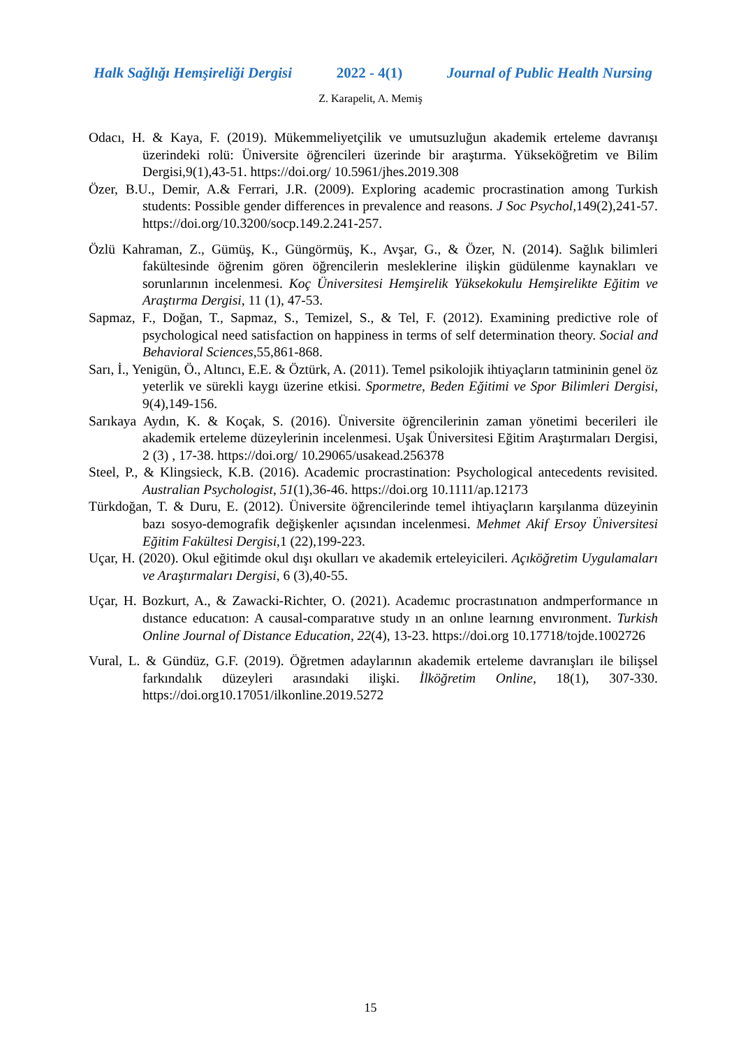Halk Sağlığı Hemşireliği Dergisi 2022 - 4(1) Journal of Public Health Nursing
Z. Karapelit, A. Memiş
Odacı, H. & Kaya, F. (2019). Mükemmeliyetçilik ve umutsuzluğun akademik erteleme davranışı üzerindeki rolü: Üniversite öğrencileri üzerinde bir araştırma. Yükseköğretim ve Bilim Dergisi,9(1),43-51. https://doi.org/ 10.5961/jhes.2019.308
Özer, B.U., Demir, A.& Ferrari, J.R. (2009). Exploring academic procrastination among Turkish students: Possible gender differences in prevalence and reasons. J Soc Psychol, 149(2),241-57. https://doi.org/10.3200/socp.149.2.241-257.
Özlü Kahraman, Z., Gümüş, K., Güngörmüş, K., Avşar, G., & Özer, N. (2014). Sağlık bilimleri fakültesinde öğrenim gören öğrencilerin mesleklerine ilişkin güdülenme kaynakları ve sorunlarının incelenmesi. Koç Üniversitesi Hemşirelik Yüksekokulu Hemşirelikte Eğitim ve Araştırma Dergisi, 11 (1), 47-53.
Sapmaz, F., Doğan, T., Sapmaz, S., Temizel, S., & Tel, F. (2012). Examining predictive role of psychological need satisfaction on happiness in terms of self determination theory. Social and Behavioral Sciences,55,861-868.
Sarı, İ., Yenigün, Ö., Altıncı, E.E. & Öztürk, A. (2011). Temel psikolojik ihtiyaçların tatmininin genel öz yeterlik ve sürekli kaygı üzerine etkisi. Spormetre, Beden Eğitimi ve Spor Bilimleri Dergisi, 9(4),149-156.
Sarıkaya Aydın, K. & Koçak, S. (2016). Üniversite öğrencilerinin zaman yönetimi becerileri ile akademik erteleme düzeylerinin incelenmesi. Uşak Üniversitesi Eğitim Araştırmaları Dergisi, 2 (3) , 17-38. https://doi.org/ 10.29065/usakead.256378
Steel, P., & Klingsieck, K.B. (2016). Academic procrastination: Psychological antecedents revisited. Australian Psychologist, 51(1),36-46. https://doi.org 10.1111/ap.12173
Türkdoğan, T. & Duru, E. (2012). Üniversite öğrencilerinde temel ihtiyaçların karşılanma düzeyinin bazı sosyo-demografik değişkenler açısından incelenmesi. Mehmet Akif Ersoy Üniversitesi Eğitim Fakültesi Dergisi,1 (22),199-223.
Uçar, H. (2020). Okul eğitimde okul dışı okulları ve akademik erteleyicileri. Açıköğretim Uygulamaları ve Araştırmaları Dergisi, 6 (3),40-55.
Uçar, H. Bozkurt, A., & Zawacki-Richter, O. (2021). Academıc procrastınatıon andmperformance ın dıstance educatıon: A causal-comparatıve study ın an onlıne learnıng envıronment. Turkish Online Journal of Distance Education, 22(4), 13-23. https://doi.org 10.17718/tojde.1002726
Vural, L. & Gündüz, G.F. (2019). Öğretmen adaylarının akademik erteleme davranışları ile bilişsel farkındalık düzeyleri arasındaki ilişki. İlköğretim Online, 18(1), 307-330. https://doi.org10.17051/ilkonline.2019.5272
15